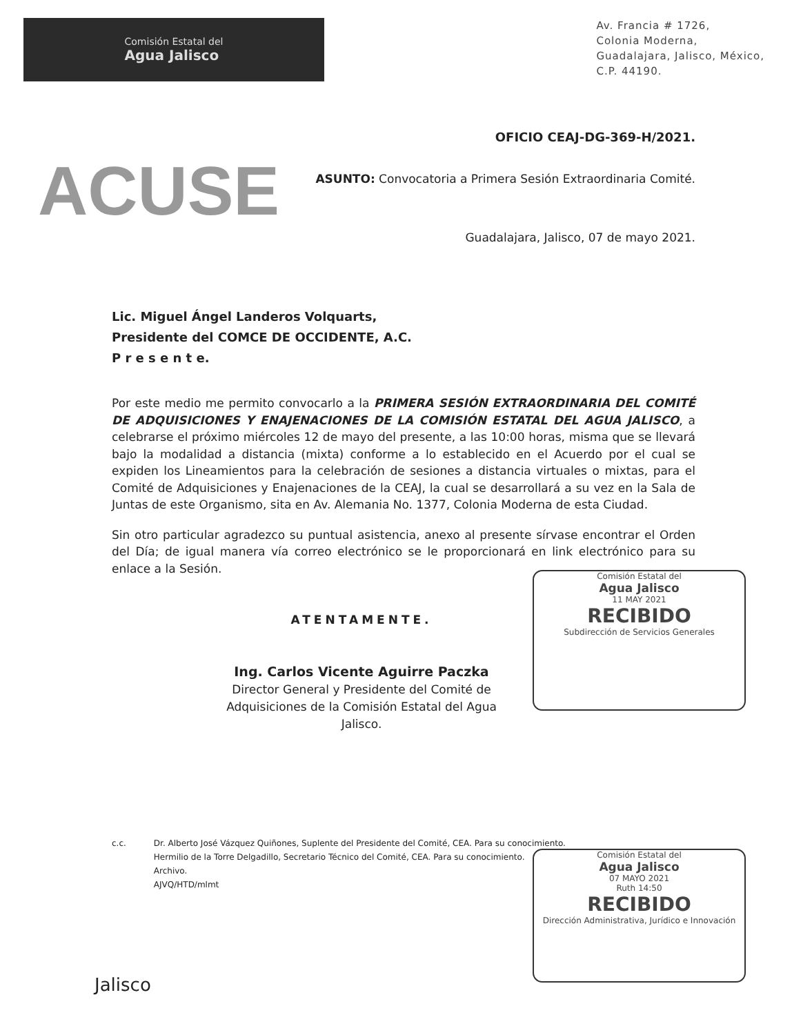Comisión Estatal del
Agua Jalisco
Av. Francia # 1726,
Colonia Moderna,
Guadalajara, Jalisco, México,
C.P. 44190.
OFICIO CEAJ-DG-369-H/2021.
ACUSE
ASUNTO: Convocatoria a Primera Sesión Extraordinaria Comité.
Guadalajara, Jalisco, 07 de mayo 2021.
Lic. Miguel Ángel Landeros Volquarts,
Presidente del COMCE DE OCCIDENTE, A.C.
P r e s e n t e.
Por este medio me permito convocarlo a la PRIMERA SESIÓN EXTRAORDINARIA DEL COMITÉ DE ADQUISICIONES Y ENAJENACIONES DE LA COMISIÓN ESTATAL DEL AGUA JALISCO, a celebrarse el próximo miércoles 12 de mayo del presente, a las 10:00 horas, misma que se llevará bajo la modalidad a distancia (mixta) conforme a lo establecido en el Acuerdo por el cual se expiden los Lineamientos para la celebración de sesiones a distancia virtuales o mixtas, para el Comité de Adquisiciones y Enajenaciones de la CEAJ, la cual se desarrollará a su vez en la Sala de Juntas de este Organismo, sita en Av. Alemania No. 1377, Colonia Moderna de esta Ciudad.
Sin otro particular agradezco su puntual asistencia, anexo al presente sírvase encontrar el Orden del Día; de igual manera vía correo electrónico se le proporcionará en link electrónico para su enlace a la Sesión.
ATENTAMENTE.
Ing. Carlos Vicente Aguirre Paczka
Director General y Presidente del Comité de Adquisiciones de la Comisión Estatal del Agua Jalisco.
Comisión Estatal del
Agua Jalisco
11 MAY 2021
RECIBIDO
Subdirección de Servicios Generales
c.c. Dr. Alberto José Vázquez Quiñones, Suplente del Presidente del Comité, CEA. Para su conocimiento.
Hermilio de la Torre Delgadillo, Secretario Técnico del Comité, CEA. Para su conocimiento.
Archivo.
AJVQ/HTD/mlmt
Comisión Estatal del
Agua Jalisco
07 MAYO 2021
Ruth 14:50
RECIBIDO
Dirección Administrativa, Jurídico e Innovación
Jalisco